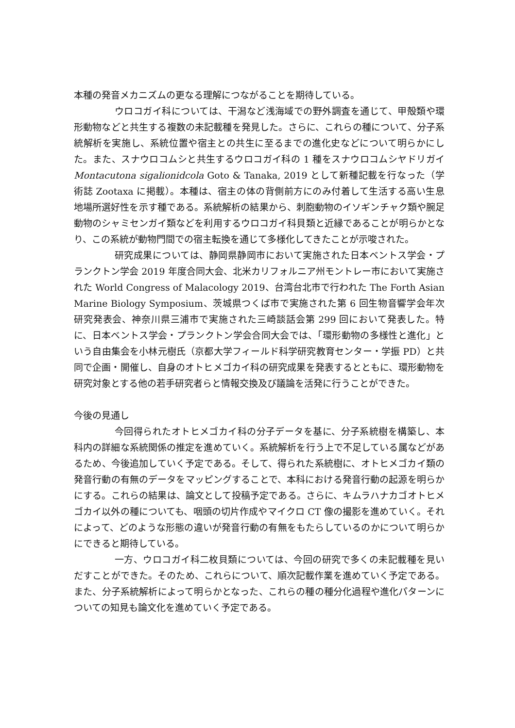本種の発音メカニズムの更なる理解につながることを期待している。
ウロコガイ科については、干潟など浅海域での野外調査を通じて、甲殻類や環形動物などと共生する複数の未記載種を発見した。さらに、これらの種について、分子系統解析を実施し、系統位置や宿主との共生に至るまでの進化史などについて明らかにした。また、スナウロコムシと共生するウロコガイ科の 1 種をスナウロコムシヤドリガイ Montacutona sigalionidcola Goto & Tanaka, 2019 として新種記載を行なった（学術誌 Zootaxa に掲載）。本種は、宿主の体の背側前方にのみ付着して生活する高い生息地場所選好性を示す種である。系統解析の結果から、刺胞動物のイソギンチャク類や腕足動物のシャミセンガイ類などを利用するウロコガイ科貝類と近縁であることが明らかとなり、この系統が動物門間での宿主転換を通じて多様化してきたことが示唆された。
研究成果については、静岡県静岡市において実施された日本ベントス学会・プランクトン学会 2019 年度合同大会、北米カリフォルニア州モントレー市において実施された World Congress of Malacology 2019、台湾台北市で行われた The Forth Asian Marine Biology Symposium、茨城県つくば市で実施された第 6 回生物音響学会年次研究発表会、神奈川県三浦市で実施された三崎談話会第 299 回において発表した。特に、日本ベントス学会・プランクトン学会合同大会では、「環形動物の多様性と進化」という自由集会を小林元樹氏（京都大学フィールド科学研究教育センター・学振 PD）と共同で企画・開催し、自身のオトヒメゴカイ科の研究成果を発表するとともに、環形動物を研究対象とする他の若手研究者らと情報交換及び議論を活発に行うことができた。
今後の見通し
今回得られたオトヒメゴカイ科の分子データを基に、分子系統樹を構築し、本科内の詳細な系統関係の推定を進めていく。系統解析を行う上で不足している属などがあるため、今後追加していく予定である。そして、得られた系統樹に、オトヒメゴカイ類の発音行動の有無のデータをマッピングすることで、本科における発音行動の起源を明らかにする。これらの結果は、論文として投稿予定である。さらに、キムラハナカゴオトヒメゴカイ以外の種についても、咽頭の切片作成やマイクロ CT 像の撮影を進めていく。それによって、どのような形態の違いが発音行動の有無をもたらしているのかについて明らかにできると期待している。
一方、ウロコガイ科二枚貝類については、今回の研究で多くの未記載種を見いだすことができた。そのため、これらについて、順次記載作業を進めていく予定である。また、分子系統解析によって明らかとなった、これらの種の種分化過程や進化パターンについての知見も論文化を進めていく予定である。